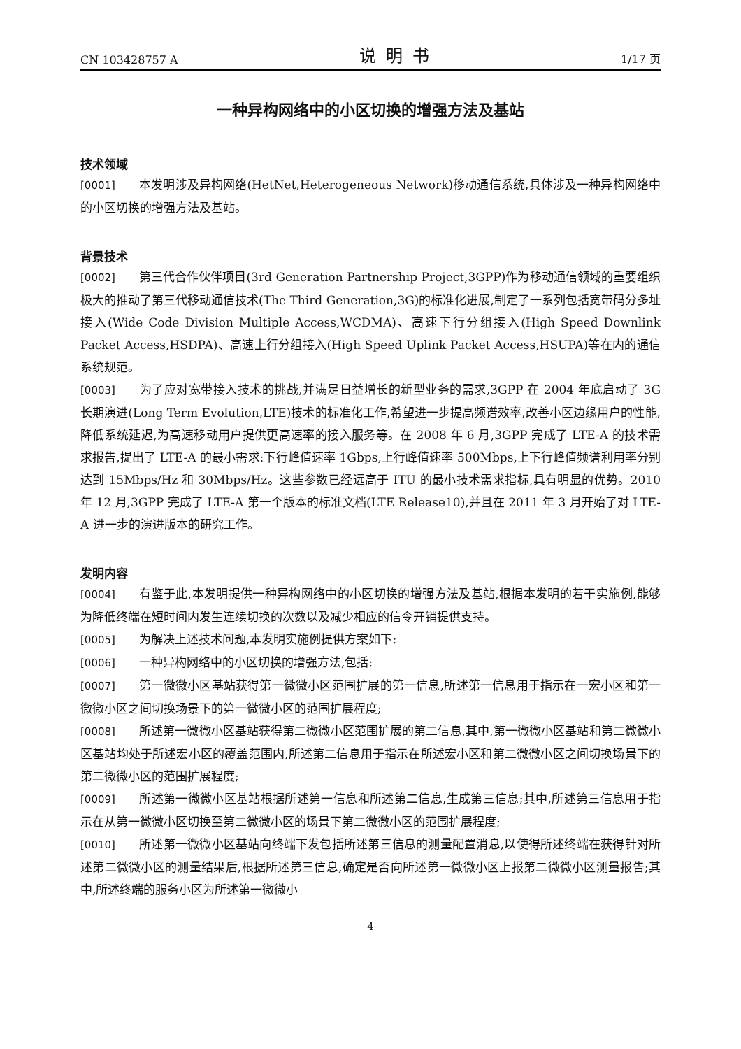CN 103428757 A 说明书 1/17 页
一种异构网络中的小区切换的增强方法及基站
技术领域
[0001] 本发明涉及异构网络(HetNet,Heterogeneous Network)移动通信系统,具体涉及一种异构网络中的小区切换的增强方法及基站。
背景技术
[0002] 第三代合作伙伴项目(3rd Generation Partnership Project,3GPP)作为移动通信领域的重要组织极大的推动了第三代移动通信技术(The Third Generation,3G)的标准化进展,制定了一系列包括宽带码分多址接入(Wide Code Division Multiple Access,WCDMA)、高速下行分组接入(High Speed Downlink Packet Access,HSDPA)、高速上行分组接入(High Speed Uplink Packet Access,HSUPA)等在内的通信系统规范。
[0003] 为了应对宽带接入技术的挑战,并满足日益增长的新型业务的需求,3GPP 在 2004 年底启动了 3G 长期演进(Long Term Evolution,LTE)技术的标准化工作,希望进一步提高频谱效率,改善小区边缘用户的性能,降低系统延迟,为高速移动用户提供更高速率的接入服务等。在 2008 年 6 月,3GPP 完成了 LTE-A 的技术需求报告,提出了 LTE-A 的最小需求:下行峰值速率 1Gbps,上行峰值速率 500Mbps,上下行峰值频谱利用率分别达到 15Mbps/Hz 和 30Mbps/Hz。这些参数已经远高于 ITU 的最小技术需求指标,具有明显的优势。2010 年 12 月,3GPP 完成了 LTE-A 第一个版本的标准文档(LTE Release10),并且在 2011 年 3 月开始了对 LTE-A 进一步的演进版本的研究工作。
发明内容
[0004] 有鉴于此,本发明提供一种异构网络中的小区切换的增强方法及基站,根据本发明的若干实施例,能够为降低终端在短时间内发生连续切换的次数以及减少相应的信令开销提供支持。
[0005] 为解决上述技术问题,本发明实施例提供方案如下:
[0006] 一种异构网络中的小区切换的增强方法,包括:
[0007] 第一微微小区基站获得第一微微小区范围扩展的第一信息,所述第一信息用于指示在一宏小区和第一微微小区之间切换场景下的第一微微小区的范围扩展程度;
[0008] 所述第一微微小区基站获得第二微微小区范围扩展的第二信息,其中,第一微微小区基站和第二微微小区基站均处于所述宏小区的覆盖范围内,所述第二信息用于指示在所述宏小区和第二微微小区之间切换场景下的第二微微小区的范围扩展程度;
[0009] 所述第一微微小区基站根据所述第一信息和所述第二信息,生成第三信息;其中,所述第三信息用于指示在从第一微微小区切换至第二微微小区的场景下第二微微小区的范围扩展程度;
[0010] 所述第一微微小区基站向终端下发包括所述第三信息的测量配置消息,以使得所述终端在获得针对所述第二微微小区的测量结果后,根据所述第三信息,确定是否向所述第一微微小区上报第二微微小区测量报告;其中,所述终端的服务小区为所述第一微微小
4